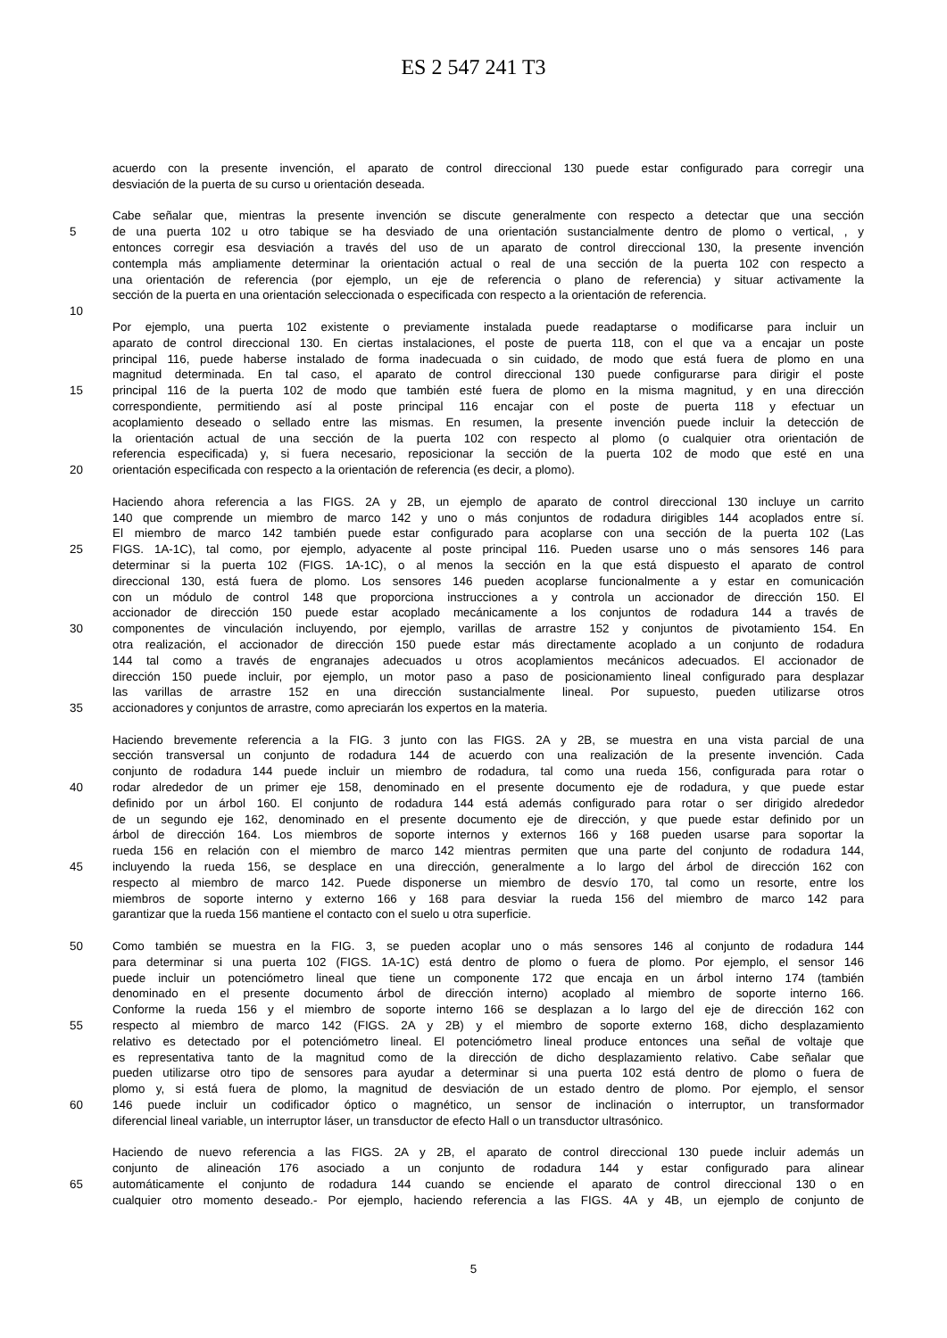ES 2 547 241 T3
acuerdo con la presente invención, el aparato de control direccional 130 puede estar configurado para corregir una
desviación de la puerta de su curso u orientación deseada.
Cabe señalar que, mientras la presente invención se discute generalmente con respecto a detectar que una sección
5 de una puerta 102 u otro tabique se ha desviado de una orientación sustancialmente dentro de plomo o vertical, , y
entonces corregir esa desviación a través del uso de un aparato de control direccional 130, la presente invención
contempla más ampliamente determinar la orientación actual o real de una sección de la puerta 102 con respecto a
una orientación de referencia (por ejemplo, un eje de referencia o plano de referencia) y situar activamente la
sección de la puerta en una orientación seleccionada o especificada con respecto a la orientación de referencia.
10
Por ejemplo, una puerta 102 existente o previamente instalada puede readaptarse o modificarse para incluir un
aparato de control direccional 130. En ciertas instalaciones, el poste de puerta 118, con el que va a encajar un poste
principal 116, puede haberse instalado de forma inadecuada o sin cuidado, de modo que está fuera de plomo en una
magnitud determinada. En tal caso, el aparato de control direccional 130 puede configurarse para dirigir el poste
15 principal 116 de la puerta 102 de modo que también esté fuera de plomo en la misma magnitud, y en una dirección
correspondiente, permitiendo así al poste principal 116 encajar con el poste de puerta 118 y efectuar un
acoplamiento deseado o sellado entre las mismas. En resumen, la presente invención puede incluir la detección de
la orientación actual de una sección de la puerta 102 con respecto al plomo (o cualquier otra orientación de
referencia especificada) y, si fuera necesario, reposicionar la sección de la puerta 102 de modo que esté en una
20 orientación especificada con respecto a la orientación de referencia (es decir, a plomo).
Haciendo ahora referencia a las FIGS. 2A y 2B, un ejemplo de aparato de control direccional 130 incluye un carrito
140 que comprende un miembro de marco 142 y uno o más conjuntos de rodadura dirigibles 144 acoplados entre sí.
El miembro de marco 142 también puede estar configurado para acoplarse con una sección de la puerta 102 (Las
25 FIGS. 1A-1C), tal como, por ejemplo, adyacente al poste principal 116. Pueden usarse uno o más sensores 146 para
determinar si la puerta 102 (FIGS. 1A-1C), o al menos la sección en la que está dispuesto el aparato de control
direccional 130, está fuera de plomo. Los sensores 146 pueden acoplarse funcionalmente a y estar en comunicación
con un módulo de control 148 que proporciona instrucciones a y controla un accionador de dirección 150. El
accionador de dirección 150 puede estar acoplado mecánicamente a los conjuntos de rodadura 144 a través de
30 componentes de vinculación incluyendo, por ejemplo, varillas de arrastre 152 y conjuntos de pivotamiento 154. En
otra realización, el accionador de dirección 150 puede estar más directamente acoplado a un conjunto de rodadura
144 tal como a través de engranajes adecuados u otros acoplamientos mecánicos adecuados. El accionador de
dirección 150 puede incluir, por ejemplo, un motor paso a paso de posicionamiento lineal configurado para desplazar
las varillas de arrastre 152 en una dirección sustancialmente lineal. Por supuesto, pueden utilizarse otros
35 accionadores y conjuntos de arrastre, como apreciarán los expertos en la materia.
Haciendo brevemente referencia a la FIG. 3 junto con las FIGS. 2A y 2B, se muestra en una vista parcial de una
sección transversal un conjunto de rodadura 144 de acuerdo con una realización de la presente invención. Cada
conjunto de rodadura 144 puede incluir un miembro de rodadura, tal como una rueda 156, configurada para rotar o
40 rodar alrededor de un primer eje 158, denominado en el presente documento eje de rodadura, y que puede estar
definido por un árbol 160. El conjunto de rodadura 144 está además configurado para rotar o ser dirigido alrededor
de un segundo eje 162, denominado en el presente documento eje de dirección, y que puede estar definido por un
árbol de dirección 164. Los miembros de soporte internos y externos 166 y 168 pueden usarse para soportar la
rueda 156 en relación con el miembro de marco 142 mientras permiten que una parte del conjunto de rodadura 144,
45 incluyendo la rueda 156, se desplace en una dirección, generalmente a lo largo del árbol de dirección 162 con
respecto al miembro de marco 142. Puede disponerse un miembro de desvío 170, tal como un resorte, entre los
miembros de soporte interno y externo 166 y 168 para desviar la rueda 156 del miembro de marco 142 para
garantizar que la rueda 156 mantiene el contacto con el suelo u otra superficie.
50 Como también se muestra en la FIG. 3, se pueden acoplar uno o más sensores 146 al conjunto de rodadura 144
para determinar si una puerta 102 (FIGS. 1A-1C) está dentro de plomo o fuera de plomo. Por ejemplo, el sensor 146
puede incluir un potenciómetro lineal que tiene un componente 172 que encaja en un árbol interno 174 (también
denominado en el presente documento árbol de dirección interno) acoplado al miembro de soporte interno 166.
Conforme la rueda 156 y el miembro de soporte interno 166 se desplazan a lo largo del eje de dirección 162 con
55 respecto al miembro de marco 142 (FIGS. 2A y 2B) y el miembro de soporte externo 168, dicho desplazamiento
relativo es detectado por el potenciómetro lineal. El potenciómetro lineal produce entonces una señal de voltaje que
es representativa tanto de la magnitud como de la dirección de dicho desplazamiento relativo. Cabe señalar que
pueden utilizarse otro tipo de sensores para ayudar a determinar si una puerta 102 está dentro de plomo o fuera de
plomo y, si está fuera de plomo, la magnitud de desviación de un estado dentro de plomo. Por ejemplo, el sensor
60 146 puede incluir un codificador óptico o magnético, un sensor de inclinación o interruptor, un transformador
diferencial lineal variable, un interruptor láser, un transductor de efecto Hall o un transductor ultrasónico.
Haciendo de nuevo referencia a las FIGS. 2A y 2B, el aparato de control direccional 130 puede incluir además un
conjunto de alineación 176 asociado a un conjunto de rodadura 144 y estar configurado para alinear
65 automáticamente el conjunto de rodadura 144 cuando se enciende el aparato de control direccional 130 o en
cualquier otro momento deseado.- Por ejemplo, haciendo referencia a las FIGS. 4A y 4B, un ejemplo de conjunto de
5